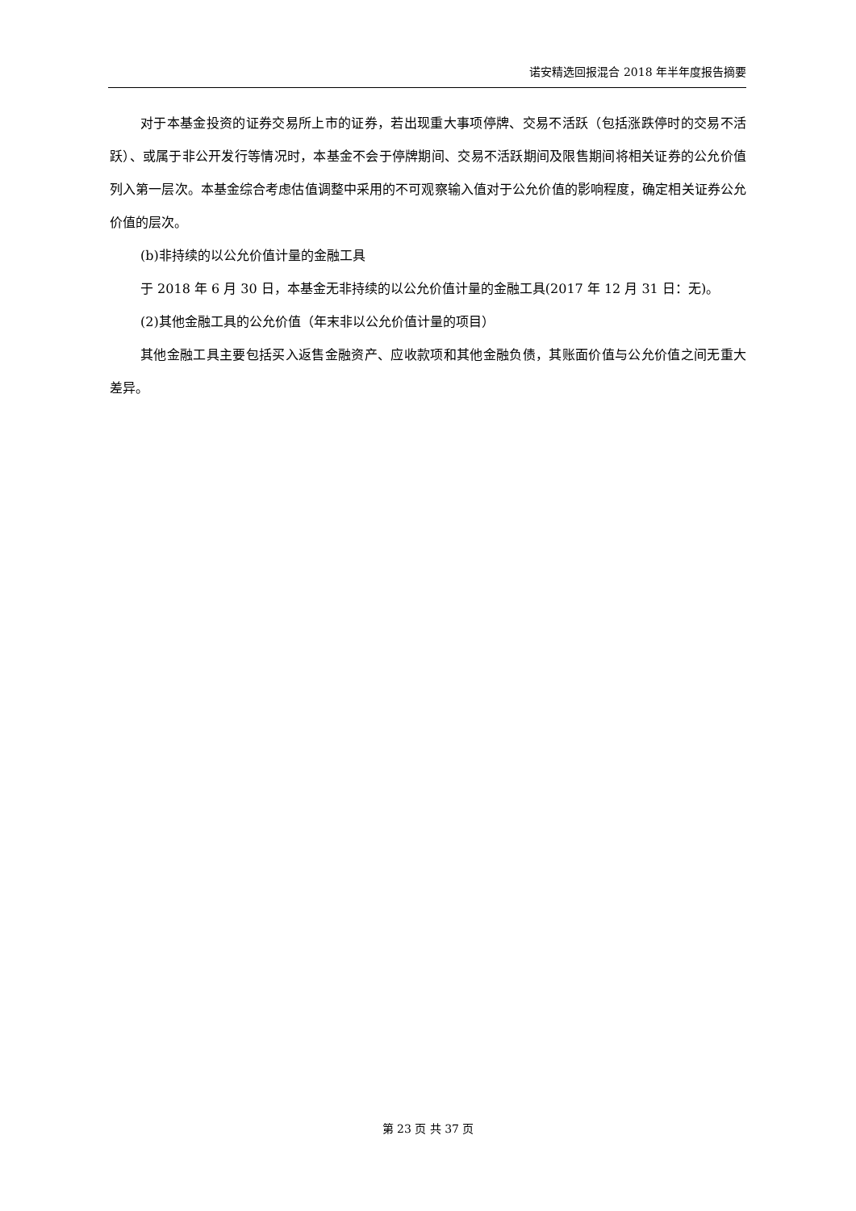诺安精选回报混合 2018 年半年度报告摘要
对于本基金投资的证券交易所上市的证券，若出现重大事项停牌、交易不活跃（包括涨跌停时的交易不活跃）、或属于非公开发行等情况时，本基金不会于停牌期间、交易不活跃期间及限售期间将相关证券的公允价值列入第一层次。本基金综合考虑估值调整中采用的不可观察输入值对于公允价值的影响程度，确定相关证券公允价值的层次。
(b)非持续的以公允价值计量的金融工具
于 2018 年 6 月 30 日，本基金无非持续的以公允价值计量的金融工具(2017 年 12 月 31 日：无)。
(2)其他金融工具的公允价值（年末非以公允价值计量的项目）
其他金融工具主要包括买入返售金融资产、应收款项和其他金融负债，其账面价值与公允价值之间无重大差异。
第 23 页 共 37 页